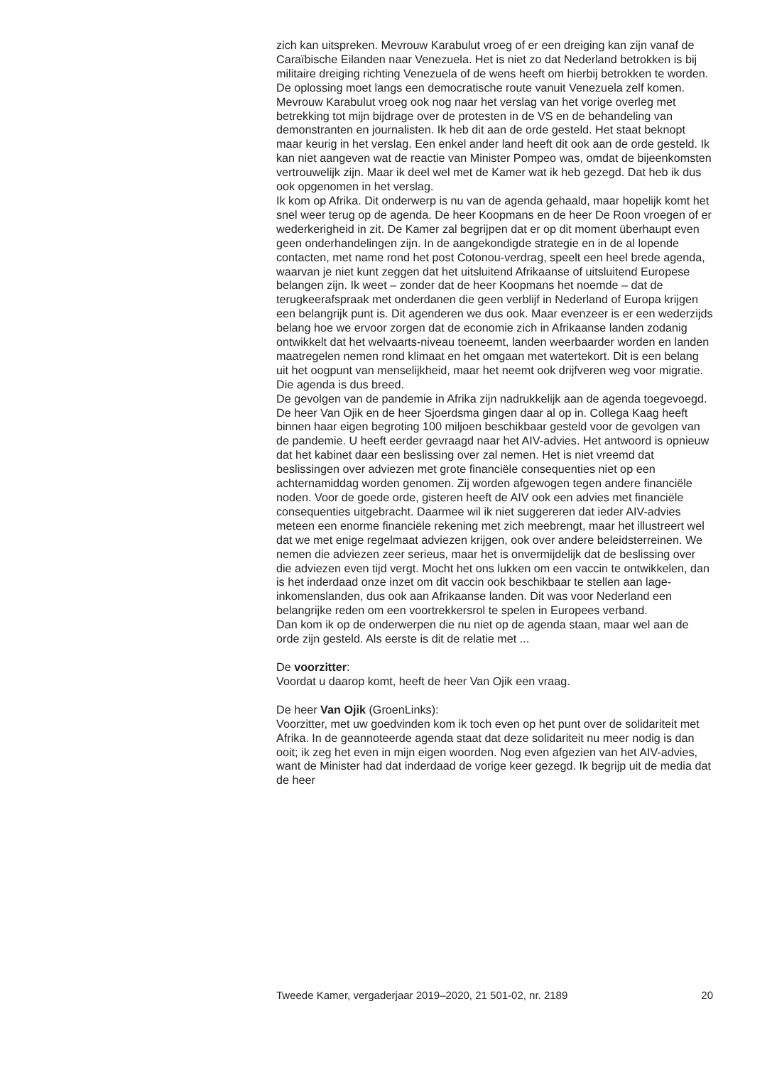zich kan uitspreken. Mevrouw Karabulut vroeg of er een dreiging kan zijn vanaf de Caraïbische Eilanden naar Venezuela. Het is niet zo dat Nederland betrokken is bij militaire dreiging richting Venezuela of de wens heeft om hierbij betrokken te worden. De oplossing moet langs een democratische route vanuit Venezuela zelf komen.
Mevrouw Karabulut vroeg ook nog naar het verslag van het vorige overleg met betrekking tot mijn bijdrage over de protesten in de VS en de behandeling van demonstranten en journalisten. Ik heb dit aan de orde gesteld. Het staat beknopt maar keurig in het verslag. Een enkel ander land heeft dit ook aan de orde gesteld. Ik kan niet aangeven wat de reactie van Minister Pompeo was, omdat de bijeenkomsten vertrouwelijk zijn. Maar ik deel wel met de Kamer wat ik heb gezegd. Dat heb ik dus ook opgenomen in het verslag.
Ik kom op Afrika. Dit onderwerp is nu van de agenda gehaald, maar hopelijk komt het snel weer terug op de agenda. De heer Koopmans en de heer De Roon vroegen of er wederkerigheid in zit. De Kamer zal begrijpen dat er op dit moment überhaupt even geen onderhandelingen zijn. In de aangekondigde strategie en in de al lopende contacten, met name rond het post Cotonou-verdrag, speelt een heel brede agenda, waarvan je niet kunt zeggen dat het uitsluitend Afrikaanse of uitsluitend Europese belangen zijn. Ik weet – zonder dat de heer Koopmans het noemde – dat de terugkeerafspraak met onderdanen die geen verblijf in Nederland of Europa krijgen een belangrijk punt is. Dit agenderen we dus ook. Maar evenzeer is er een wederzijds belang hoe we ervoor zorgen dat de economie zich in Afrikaanse landen zodanig ontwikkelt dat het welvaarts-niveau toeneemt, landen weerbaarder worden en landen maatregelen nemen rond klimaat en het omgaan met watertekort. Dit is een belang uit het oogpunt van menselijkheid, maar het neemt ook drijfveren weg voor migratie. Die agenda is dus breed.
De gevolgen van de pandemie in Afrika zijn nadrukkelijk aan de agenda toegevoegd. De heer Van Ojik en de heer Sjoerdsma gingen daar al op in. Collega Kaag heeft binnen haar eigen begroting 100 miljoen beschikbaar gesteld voor de gevolgen van de pandemie. U heeft eerder gevraagd naar het AIV-advies. Het antwoord is opnieuw dat het kabinet daar een beslissing over zal nemen. Het is niet vreemd dat beslissingen over adviezen met grote financiële consequenties niet op een achternamiddag worden genomen. Zij worden afgewogen tegen andere financiële noden. Voor de goede orde, gisteren heeft de AIV ook een advies met financiële consequenties uitgebracht. Daarmee wil ik niet suggereren dat ieder AIV-advies meteen een enorme financiële rekening met zich meebrengt, maar het illustreert wel dat we met enige regelmaat adviezen krijgen, ook over andere beleidsterreinen. We nemen die adviezen zeer serieus, maar het is onvermijdelijk dat de beslissing over die adviezen even tijd vergt. Mocht het ons lukken om een vaccin te ontwikkelen, dan is het inderdaad onze inzet om dit vaccin ook beschikbaar te stellen aan lage-inkomenslanden, dus ook aan Afrikaanse landen. Dit was voor Nederland een belangrijke reden om een voortrekkersrol te spelen in Europees verband.
Dan kom ik op de onderwerpen die nu niet op de agenda staan, maar wel aan de orde zijn gesteld. Als eerste is dit de relatie met ...
De voorzitter:
Voordat u daarop komt, heeft de heer Van Ojik een vraag.
De heer Van Ojik (GroenLinks):
Voorzitter, met uw goedvinden kom ik toch even op het punt over de solidariteit met Afrika. In de geannoteerde agenda staat dat deze solidariteit nu meer nodig is dan ooit; ik zeg het even in mijn eigen woorden. Nog even afgezien van het AIV-advies, want de Minister had dat inderdaad de vorige keer gezegd. Ik begrijp uit de media dat de heer
Tweede Kamer, vergaderjaar 2019–2020, 21 501-02, nr. 2189 20